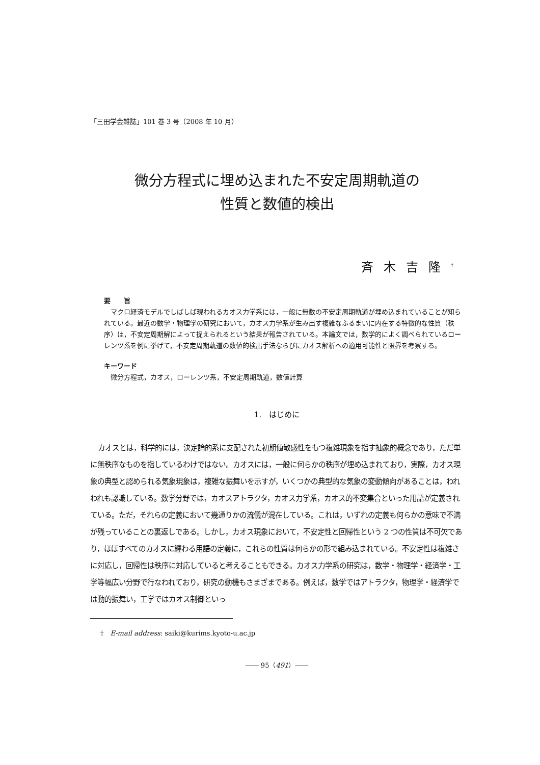「三田学会雑誌」101 巻 3 号（2008 年 10 月）
微分方程式に埋め込まれた不安定周期軌道の
性質と数値的検出
斉木吉隆<sup>†</sup>
要　　旨
マクロ経済モデルでしばしば現われるカオス力学系には，一般に無数の不安定周期軌道が埋め込まれていることが知られている。最近の数学・物理学の研究において，カオス力学系が生み出す複雑なふるまいに内在する特徴的な性質（秩序）は，不安定周期解によって捉えられるという結果が報告されている。本論文では，数学的によく調べられているローレンツ系を例に挙げて，不安定周期軌道の数値的検出手法ならびにカオス解析への適用可能性と限界を考察する。
キーワード
微分方程式，カオス，ローレンツ系，不安定周期軌道，数値計算
1.　はじめに
カオスとは，科学的には，決定論的系に支配された初期値敏感性をもつ複雑現象を指す抽象的概念であり，ただ単に無秩序なものを指しているわけではない。カオスには，一般に何らかの秩序が埋め込まれており，実際，カオス現象の典型と認められる気象現象は，複雑な振舞いを示すが，いくつかの典型的な気象の変動傾向があることは，われわれも認識している。数学分野では，カオスアトラクタ，カオス力学系，カオス的不変集合といった用語が定義されている。ただ，それらの定義において幾通りかの流儀が混在している。これは，いずれの定義も何らかの意味で不満が残っていることの裏返しである。しかし，カオス現象において，不安定性と回帰性という 2 つの性質は不可欠であり，ほぼすべてのカオスに纏わる用語の定義に，これらの性質は何らかの形で組み込まれている。不安定性は複雑さに対応し，回帰性は秩序に対応していると考えることもできる。カオス力学系の研究は，数学・物理学・経済学・工学等幅広い分野で行なわれており，研究の動機もさまざまである。例えば，数学ではアトラクタ，物理学・経済学では動的振舞い，工学ではカオス制御といっ
†　E-mail address: saiki@kurims.kyoto-u.ac.jp
―― 95（491）――